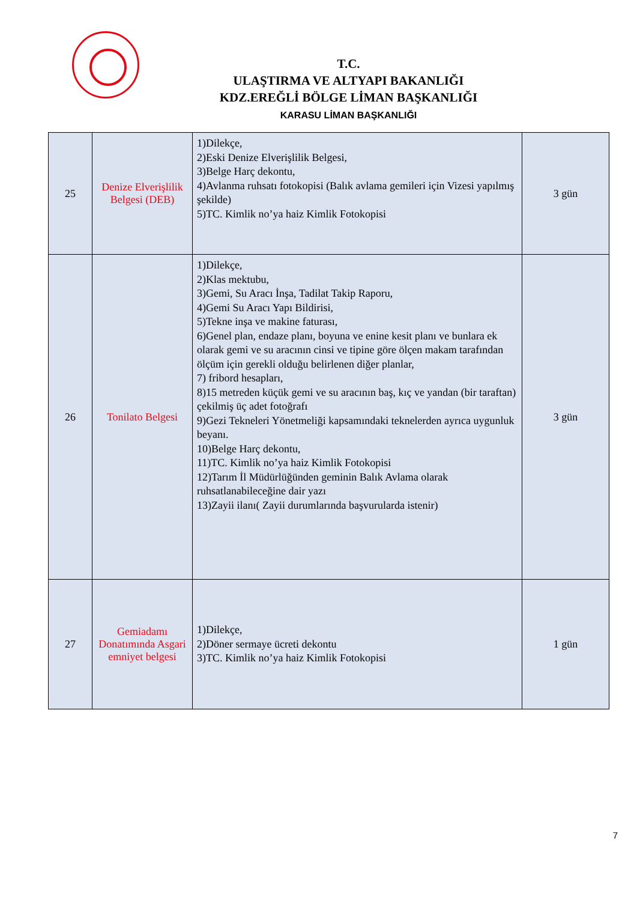T.C.
ULAŞTIRMA VE ALTYAPI BAKANLIĞI
KDZ.EREĞLİ BÖLGE LİMAN BAŞKANLIĞI
KARASU LİMAN BAŞKANLIĞI
| 25 | Denize Elverişlilik Belgesi (DEB) | 1)Dilekçe, 2)Eski Denize Elverişlilik Belgesi, 3)Belge Harç dekontu, 4)Avlanma ruhsatı fotokopisi (Balık avlama gemileri için Vizesi yapılmış şekilde) 5)TC. Kimlik no’ya haiz Kimlik Fotokopisi | 3 gün |
| 26 | Tonilato Belgesi | 1)Dilekçe, 2)Klas mektubu, 3)Gemi, Su Aracı İnşa, Tadilat Takip Raporu, 4)Gemi Su Aracı Yapı Bildirisi, 5)Tekne inşa ve makine faturası, 6)Genel plan, endaze planı, boyuna ve enine kesit planı ve bunlara ek olarak gemi ve su aracının cinsi ve tipine göre ölçen makam tarafından ölçüm için gerekli olduğu belirlenen diğer planlar, 7) fribord hesapları, 8)15 metreden küçük gemi ve su aracının baş, kıç ve yandan (bir taraftan) çekilmiş üç adet fotoğrafı 9)Gezi Tekneleri Yönetmeliği kapsamındaki teknelerden ayrıca uygunluk beyanı. 10)Belge Harç dekontu, 11)TC. Kimlik no’ya haiz Kimlik Fotokopisi 12)Tarım İl Müdürlüğünden geminin Balık Avlama olarak ruhsatlanabileceğine dair yazı 13)Zayii ilanı( Zayii durumlarında başvurularda istenir) | 3 gün |
| 27 | Gemiadamı Donatımında Asgari emniyet belgesi | 1)Dilekçe, 2)Döner sermaye ücreti dekontu 3)TC. Kimlik no’ya haiz Kimlik Fotokopisi | 1 gün |
7